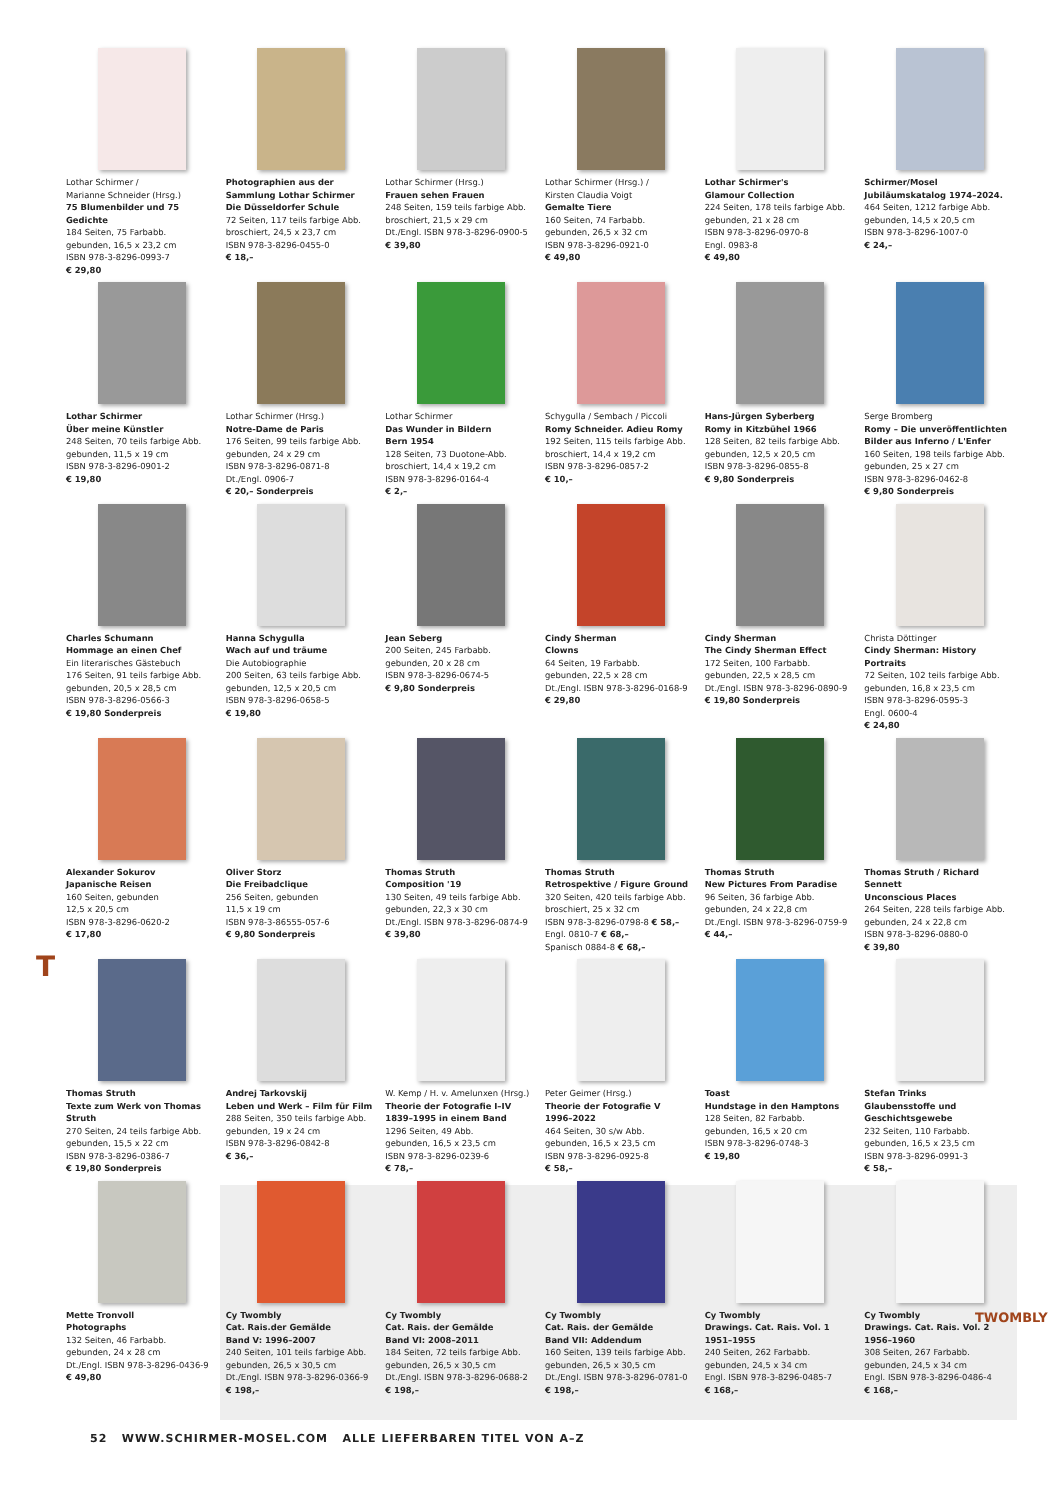T
TWOMBLY
Lothar Schirmer /
Marianne Schneider (Hrsg.)
75 Blumenbilder und 75 Gedichte
184 Seiten, 75 Farbabb.
gebunden, 16,5 x 23,2 cm
ISBN 978-3-8296-0993-7
€ 29,80
Photographien aus der Sammlung Lothar Schirmer
Die Düsseldorfer Schule
72 Seiten, 117 teils farbige Abb.
broschiert, 24,5 x 23,7 cm
ISBN 978-3-8296-0455-0
€ 18,–
Lothar Schirmer (Hrsg.)
Frauen sehen Frauen
248 Seiten, 159 teils farbige Abb.
broschiert, 21,5 x 29 cm
Dt./Engl. ISBN 978-3-8296-0900-5
€ 39,80
Lothar Schirmer (Hrsg.) /
Kirsten Claudia Voigt
Gemalte Tiere
160 Seiten, 74 Farbabb.
gebunden, 26,5 x 32 cm
ISBN 978-3-8296-0921-0
€ 49,80
Lothar Schirmer's
Glamour Collection
224 Seiten, 178 teils farbige Abb.
gebunden, 21 x 28 cm
ISBN 978-3-8296-0970-8
Engl. 0983-8
€ 49,80
Schirmer/Mosel
Jubiläumskatalog 1974–2024.
464 Seiten, 1212 farbige Abb.
gebunden, 14,5 x 20,5 cm
ISBN 978-3-8296-1007-0
€ 24,–
Lothar Schirmer
Über meine Künstler
248 Seiten, 70 teils farbige Abb.
gebunden, 11,5 x 19 cm
ISBN 978-3-8296-0901-2
€ 19,80
Lothar Schirmer (Hrsg.)
Notre-Dame de Paris
176 Seiten, 99 teils farbige Abb.
gebunden, 24 x 29 cm
ISBN 978-3-8296-0871-8
Dt./Engl. 0906-7
€ 20,– Sonderpreis
Lothar Schirmer
Das Wunder in Bildern
Bern 1954
128 Seiten, 73 Duotone-Abb.
broschiert, 14,4 x 19,2 cm
ISBN 978-3-8296-0164-4
€ 2,–
Schygulla / Sembach / Piccoli
Romy Schneider. Adieu Romy
192 Seiten, 115 teils farbige Abb.
broschiert, 14,4 x 19,2 cm
ISBN 978-3-8296-0857-2
€ 10,–
Hans-Jürgen Syberberg
Romy in Kitzbühel 1966
128 Seiten, 82 teils farbige Abb.
gebunden, 12,5 x 20,5 cm
ISBN 978-3-8296-0855-8
€ 9,80 Sonderpreis
Serge Bromberg
Romy – Die unveröffentlichten Bilder aus Inferno / L'Enfer
160 Seiten, 198 teils farbige Abb.
gebunden, 25 x 27 cm
ISBN 978-3-8296-0462-8
€ 9,80 Sonderpreis
Charles Schumann
Hommage an einen Chef
Ein literarisches Gästebuch
176 Seiten, 91 teils farbige Abb.
gebunden, 20,5 x 28,5 cm
ISBN 978-3-8296-0566-3
€ 19,80 Sonderpreis
Hanna Schygulla
Wach auf und träume
Die Autobiographie
200 Seiten, 63 teils farbige Abb.
gebunden, 12,5 x 20,5 cm
ISBN 978-3-8296-0658-5
€ 19,80
Jean Seberg
200 Seiten, 245 Farbabb.
gebunden, 20 x 28 cm
ISBN 978-3-8296-0674-5
€ 9,80 Sonderpreis
Cindy Sherman
Clowns
64 Seiten, 19 Farbabb.
gebunden, 22,5 x 28 cm
Dt./Engl. ISBN 978-3-8296-0168-9
€ 29,80
Cindy Sherman
The Cindy Sherman Effect
172 Seiten, 100 Farbabb.
gebunden, 22,5 x 28,5 cm
Dt./Engl. ISBN 978-3-8296-0890-9
€ 19,80 Sonderpreis
Christa Döttinger
Cindy Sherman: History Portraits
72 Seiten, 102 teils farbige Abb.
gebunden, 16,8 x 23,5 cm
ISBN 978-3-8296-0595-3
Engl. 0600-4
€ 24,80
Alexander Sokurov
Japanische Reisen
160 Seiten, gebunden
12,5 x 20,5 cm
ISBN 978-3-8296-0620-2
€ 17,80
Oliver Storz
Die Freibadclique
256 Seiten, gebunden
11,5 x 19 cm
ISBN 978-3-86555-057-6
€ 9,80 Sonderpreis
Thomas Struth
Composition '19
130 Seiten, 49 teils farbige Abb.
gebunden, 22,3 x 30 cm
Dt./Engl. ISBN 978-3-8296-0874-9
€ 39,80
Thomas Struth
Retrospektive / Figure Ground
320 Seiten, 420 teils farbige Abb.
broschiert, 25 x 32 cm
ISBN 978-3-8296-0798-8 € 58,–
Engl. 0810-7 € 68,–
Spanisch 0884-8 € 68,–
Thomas Struth
New Pictures From Paradise
96 Seiten, 36 farbige Abb.
gebunden, 24 x 22,8 cm
Dt./Engl. ISBN 978-3-8296-0759-9
€ 44,–
Thomas Struth / Richard Sennett
Unconscious Places
264 Seiten, 228 teils farbige Abb.
gebunden, 24 x 22,8 cm
ISBN 978-3-8296-0880-0
€ 39,80
Thomas Struth
Texte zum Werk von Thomas Struth
270 Seiten, 24 teils farbige Abb.
gebunden, 15,5 x 22 cm
ISBN 978-3-8296-0386-7
€ 19,80 Sonderpreis
Andrej Tarkovskij
Leben und Werk – Film für Film
288 Seiten, 350 teils farbige Abb.
gebunden, 19 x 24 cm
ISBN 978-3-8296-0842-8
€ 36,–
W. Kemp / H. v. Amelunxen (Hrsg.)
Theorie der Fotografie I–IV
1839–1995 in einem Band
1296 Seiten, 49 Abb.
gebunden, 16,5 x 23,5 cm
ISBN 978-3-8296-0239-6
€ 78,–
Peter Geimer (Hrsg.)
Theorie der Fotografie V
1996–2022
464 Seiten, 30 s/w Abb.
gebunden, 16,5 x 23,5 cm
ISBN 978-3-8296-0925-8
€ 58,–
Toast
Hundstage in den Hamptons
128 Seiten, 82 Farbabb.
gebunden, 16,5 x 20 cm
ISBN 978-3-8296-0748-3
€ 19,80
Stefan Trinks
Glaubensstoffe und Geschichtsgewebe
232 Seiten, 110 Farbabb.
gebunden, 16,5 x 23,5 cm
ISBN 978-3-8296-0991-3
€ 58,–
Mette Tronvoll
Photographs
132 Seiten, 46 Farbabb.
gebunden, 24 x 28 cm
Dt./Engl. ISBN 978-3-8296-0436-9
€ 49,80
Cy Twombly
Cat. Rais.der Gemälde
Band V: 1996–2007
240 Seiten, 101 teils farbige Abb.
gebunden, 26,5 x 30,5 cm
Dt./Engl. ISBN 978-3-8296-0366-9
€ 198,–
Cy Twombly
Cat. Rais. der Gemälde
Band VI: 2008–2011
184 Seiten, 72 teils farbige Abb.
gebunden, 26,5 x 30,5 cm
Dt./Engl. ISBN 978-3-8296-0688-2
€ 198,–
Cy Twombly
Cat. Rais. der Gemälde
Band VII: Addendum
160 Seiten, 139 teils farbige Abb.
gebunden, 26,5 x 30,5 cm
Dt./Engl. ISBN 978-3-8296-0781-0
€ 198,–
Cy Twombly
Drawings. Cat. Rais. Vol. 1
1951–1955
240 Seiten, 262 Farbabb.
gebunden, 24,5 x 34 cm
Engl. ISBN 978-3-8296-0485-7
€ 168,–
Cy Twombly
Drawings. Cat. Rais. Vol. 2
1956–1960
308 Seiten, 267 Farbabb.
gebunden, 24,5 x 34 cm
Engl. ISBN 978-3-8296-0486-4
€ 168,–
52 WWW.SCHIRMER-MOSEL.COM ALLE LIEFERBAREN TITEL VON A–Z